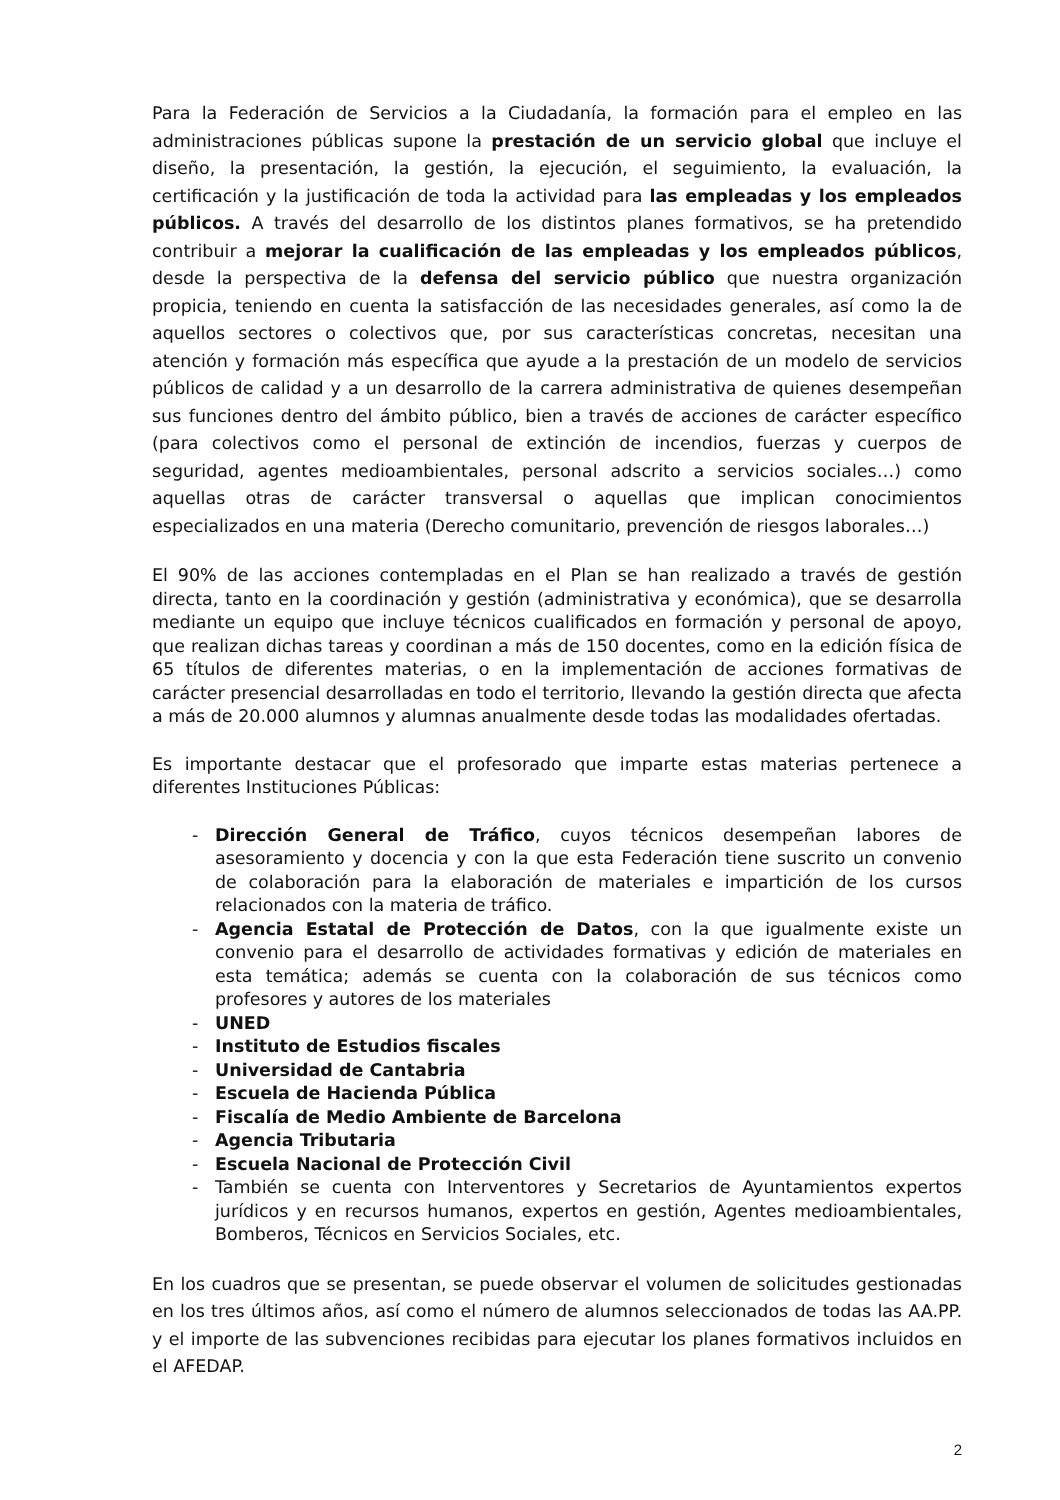Para la Federación de Servicios a la Ciudadanía, la formación para el empleo en las administraciones públicas supone la prestación de un servicio global que incluye el diseño, la presentación, la gestión, la ejecución, el seguimiento, la evaluación, la certificación y la justificación de toda la actividad para las empleadas y los empleados públicos. A través del desarrollo de los distintos planes formativos, se ha pretendido contribuir a mejorar la cualificación de las empleadas y los empleados públicos, desde la perspectiva de la defensa del servicio público que nuestra organización propicia, teniendo en cuenta la satisfacción de las necesidades generales, así como la de aquellos sectores o colectivos que, por sus características concretas, necesitan una atención y formación más específica que ayude a la prestación de un modelo de servicios públicos de calidad y a un desarrollo de la carrera administrativa de quienes desempeñan sus funciones dentro del ámbito público, bien a través de acciones de carácter específico (para colectivos como el personal de extinción de incendios, fuerzas y cuerpos de seguridad, agentes medioambientales, personal adscrito a servicios sociales…) como aquellas otras de carácter transversal o aquellas que implican conocimientos especializados en una materia (Derecho comunitario, prevención de riesgos laborales…)
El 90% de las acciones contempladas en el Plan se han realizado a través de gestión directa, tanto en la coordinación y gestión (administrativa y económica), que se desarrolla mediante un equipo que incluye técnicos cualificados en formación y personal de apoyo, que realizan dichas tareas y coordinan a más de 150 docentes, como en la edición física de 65 títulos de diferentes materias, o en la implementación de acciones formativas de carácter presencial desarrolladas en todo el territorio, llevando la gestión directa que afecta a más de 20.000 alumnos y alumnas anualmente desde todas las modalidades ofertadas.
Es importante destacar que el profesorado que imparte estas materias pertenece a diferentes Instituciones Públicas:
- Dirección General de Tráfico, cuyos técnicos desempeñan labores de asesoramiento y docencia y con la que esta Federación tiene suscrito un convenio de colaboración para la elaboración de materiales e impartición de los cursos relacionados con la materia de tráfico.
- Agencia Estatal de Protección de Datos, con la que igualmente existe un convenio para el desarrollo de actividades formativas y edición de materiales en esta temática; además se cuenta con la colaboración de sus técnicos como profesores y autores de los materiales
- UNED
- Instituto de Estudios fiscales
- Universidad de Cantabria
- Escuela de Hacienda Pública
- Fiscalía de Medio Ambiente de Barcelona
- Agencia Tributaria
- Escuela Nacional de Protección Civil
- También se cuenta con Interventores y Secretarios de Ayuntamientos expertos jurídicos y en recursos humanos, expertos en gestión, Agentes medioambientales, Bomberos, Técnicos en Servicios Sociales, etc.
En los cuadros que se presentan, se puede observar el volumen de solicitudes gestionadas en los tres últimos años, así como el número de alumnos seleccionados de todas las AA.PP. y el importe de las subvenciones recibidas para ejecutar los planes formativos incluidos en el AFEDAP.
2